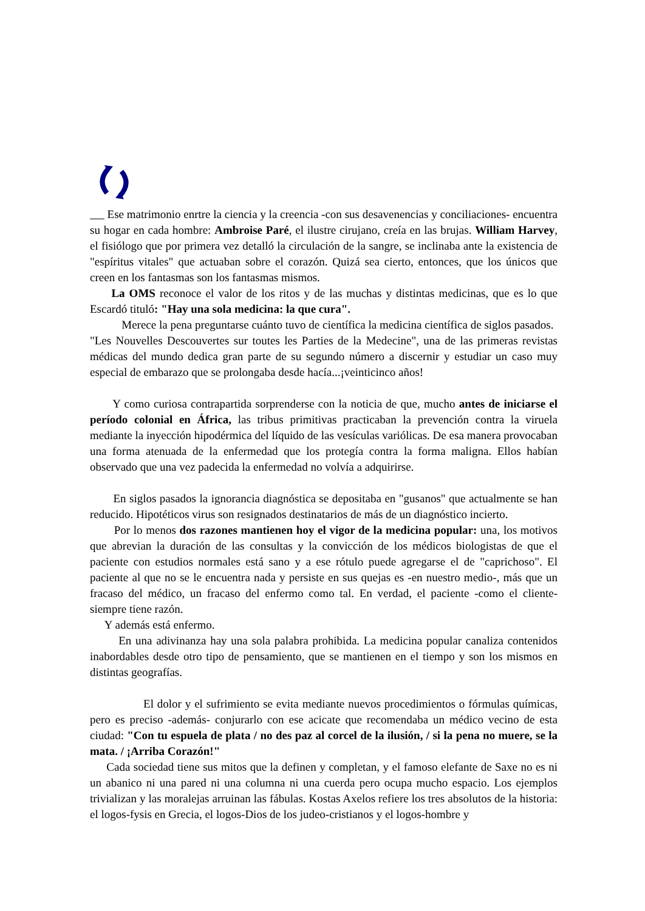Ese matrimonio enrtre la ciencia y la creencia -con sus desavenencias y conciliaciones- encuentra su hogar en cada hombre: Ambroise Paré, el ilustre cirujano, creía en las brujas. William Harvey, el fisiólogo que por primera vez detalló la circulación de la sangre, se inclinaba ante la existencia de "espíritus vitales" que actuaban sobre el corazón. Quizá sea cierto, entonces, que los únicos que creen en los fantasmas son los fantasmas mismos.
La OMS reconoce el valor de los ritos y de las muchas y distintas medicinas, que es lo que Escardó tituló: "Hay una sola medicina: la que cura".
Merece la pena preguntarse cuánto tuvo de científica la medicina científica de siglos pasados.
"Les Nouvelles Descouvertes sur toutes les Parties de la Medecine", una de las primeras revistas médicas del mundo dedica gran parte de su segundo número a discernir y estudiar un caso muy especial de embarazo que se prolongaba desde hacía...¡veinticinco años!
Y como curiosa contrapartida sorprenderse con la noticia de que, mucho antes de iniciarse el período colonial en África, las tribus primitivas practicaban la prevención contra la viruela mediante la inyección hipodérmica del líquido de las vesículas variólicas. De esa manera provocaban una forma atenuada de la enfermedad que los protegía contra la forma maligna. Ellos habían observado que una vez padecida la enfermedad no volvía a adquirirse.
En siglos pasados la ignorancia diagnóstica se depositaba en "gusanos" que actualmente se han reducido. Hipotéticos virus son resignados destinatarios de más de un diagnóstico incierto.
Por lo menos dos razones mantienen hoy el vigor de la medicina popular: una, los motivos que abrevian la duración de las consultas y la convicción de los médicos biologistas de que el paciente con estudios normales está sano y a ese rótulo puede agregarse el de "caprichoso". El paciente al que no se le encuentra nada y persiste en sus quejas es -en nuestro medio-, más que un fracaso del médico, un fracaso del enfermo como tal. En verdad, el paciente -como el cliente- siempre tiene razón.
Y además está enfermo.
En una adivinanza hay una sola palabra prohibida. La medicina popular canaliza contenidos inabordables desde otro tipo de pensamiento, que se mantienen en el tiempo y son los mismos en distintas geografías.
El dolor y el sufrimiento se evita mediante nuevos procedimientos o fórmulas químicas, pero es preciso -además- conjurarlo con ese acicate que recomendaba un médico vecino de esta ciudad: "Con tu espuela de plata / no des paz al corcel de la ilusión, / si la pena no muere, se la mata. / ¡Arriba Corazón!"
Cada sociedad tiene sus mitos que la definen y completan, y el famoso elefante de Saxe no es ni un abanico ni una pared ni una columna ni una cuerda pero ocupa mucho espacio. Los ejemplos trivializan y las moralejas arruinan las fábulas. Kostas Axelos refiere los tres absolutos de la historia: el logos-fysis en Grecia, el logos-Dios de los judeo-cristianos y el logos-hombre y